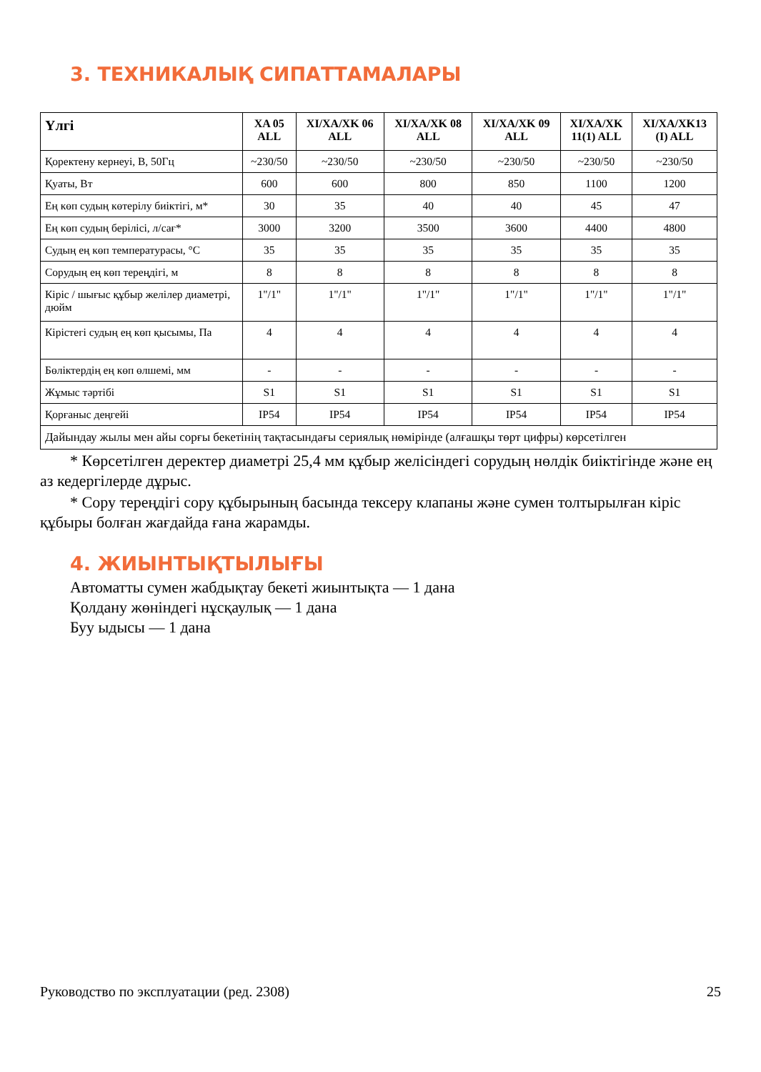3. ТЕХНИКАЛЫҚ СИПАТТАМАЛАРЫ
| Үлгі | XA 05 ALL | XI/XA/XK 06 ALL | XI/XA/XK 08 ALL | XI/XA/XK 09 ALL | XI/XA/XK 11(1) ALL | XI/XA/XK13 (I) ALL |
| --- | --- | --- | --- | --- | --- | --- |
| Қоректену кернеуі, В, 50Гц | ~230/50 | ~230/50 | ~230/50 | ~230/50 | ~230/50 | ~230/50 |
| Қуаты, Вт | 600 | 600 | 800 | 850 | 1100 | 1200 |
| Ең көп судың көтерілу биіктігі, м* | 30 | 35 | 40 | 40 | 45 | 47 |
| Ең көп судың берілісі, л/сағ* | 3000 | 3200 | 3500 | 3600 | 4400 | 4800 |
| Судың ең көп температурасы, °С | 35 | 35 | 35 | 35 | 35 | 35 |
| Сорудың ең көп тереңдігі, м | 8 | 8 | 8 | 8 | 8 | 8 |
| Кіріс / шығыс құбыр желілер диаметрі, дюйм | 1"/1" | 1"/1" | 1"/1" | 1"/1" | 1"/1" | 1"/1" |
| Кірістегі судың ең көп қысымы, Па | 4 | 4 | 4 | 4 | 4 | 4 |
| Бөліктердің ең көп өлшемі, мм | - | - | - | - | - | - |
| Жұмыс тәртібі | S1 | S1 | S1 | S1 | S1 | S1 |
| Қорғаныс деңгейі | IP54 | IP54 | IP54 | IP54 | IP54 | IP54 |
| Дайындау жылы мен айы сорғы бекетінің тақтасындағы сериялық нөмірінде (алғашқы төрт цифры) көрсетілген | | | | | | |
* Көрсетілген деректер диаметрі 25,4 мм құбыр желісіндегі сорудың нөлдік биіктігінде және ең аз кедергілерде дұрыс.
* Сору тереңдігі сору құбырының басында тексеру клапаны және сумен толтырылған кіріс құбыры болған жағдайда ғана жарамды.
4. ЖИЫНТЫҚТЫЛЫҒЫ
Автоматты сумен жабдықтау бекеті жиынтықта — 1 дана
Қолдану жөніндегі нұсқаулық — 1 дана
Буу ыдысы — 1 дана
Руководство по эксплуатации (ред. 2308) 25